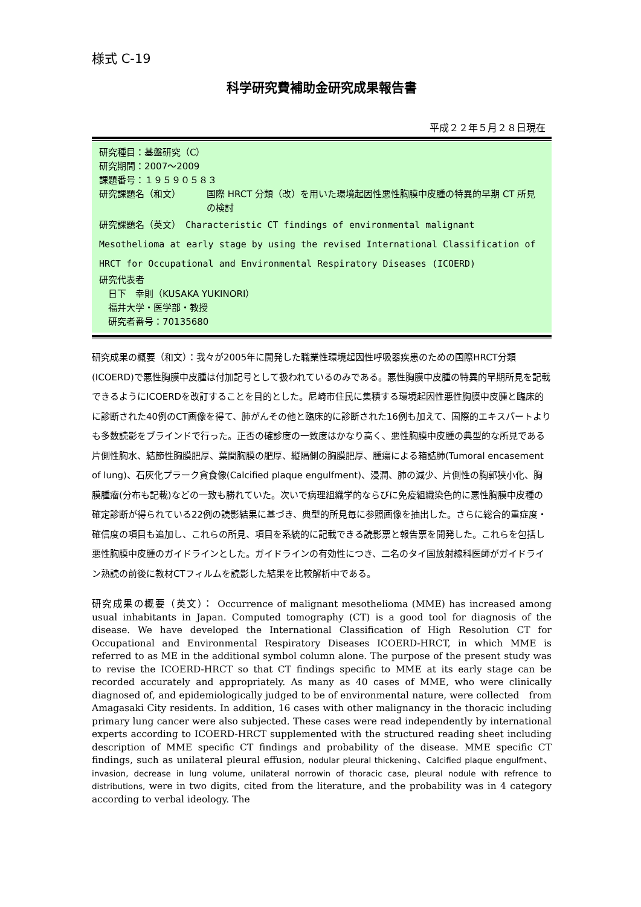様式 C-19
科学研究費補助金研究成果報告書
平成２２年５月２８日現在
研究種目：基盤研究（C）
研究期間：2007～2009
課題番号：１９５９０５８３
研究課題名（和文） 国際 HRCT 分類（改）を用いた環境起因性悪性胸膜中皮腫の特異的早期 CT 所見の検討
研究課題名（英文）　Characteristic CT findings of environmental malignant Mesothelioma at early stage by using the revised International Classification of HRCT for Occupational and Environmental Respiratory Diseases (ICOERD)
研究代表者
　日下　幸則（KUSAKA YUKINORI）
　福井大学・医学部・教授
　研究者番号：70135680
研究成果の概要（和文）：我々が2005年に開発した職業性環境起因性呼吸器疾患のための国際HRCT分類(ICOERD)で悪性胸膜中皮腫は付加記号として扱われているのみである。悪性胸膜中皮腫の特異的早期所見を記載できるようにICOERDを改訂することを目的とした。尼崎市住民に集積する環境起因性悪性胸膜中皮腫と臨床的に診断された40例のCT画像を得て、肺がんその他と臨床的に診断された16例も加えて、国際的エキスパートよりも多数読影をブラインドで行った。正否の確診度の一致度はかなり高く、悪性胸膜中皮腫の典型的な所見である片側性胸水、結節性胸膜肥厚、葉間胸膜の肥厚、縦隔側の胸膜肥厚、腫瘍による箱詰肺(Tumoral encasement of lung)、石灰化プラーク貪食像(Calcified plaque engulfment)、浸潤、肺の減少、片側性の胸郭狭小化、胸膜腫瘤(分布も記載)などの一致も勝れていた。次いで病理組織学的ならびに免疫組織染色的に悪性胸膜中皮種の確定診断が得られている22例の読影結果に基づき、典型的所見毎に参照画像を抽出した。さらに総合的重症度・確信度の項目も追加し、これらの所見、項目を系統的に記載できる読影票と報告票を開発した。これらを包括し悪性胸膜中皮腫のガイドラインとした。ガイドラインの有効性につき、二名のタイ国放射線科医師がガイドライン熟読の前後に教材CTフィルムを読影した結果を比較解析中である。
研究成果の概要（英文）： Occurrence of malignant mesothelioma (MME) has increased among usual inhabitants in Japan. Computed tomography (CT) is a good tool for diagnosis of the disease. We have developed the International Classification of High Resolution CT for Occupational and Environmental Respiratory Diseases ICOERD-HRCT, in which MME is referred to as ME in the additional symbol column alone. The purpose of the present study was to revise the ICOERD-HRCT so that CT findings specific to MME at its early stage can be recorded accurately and appropriately. As many as 40 cases of MME, who were clinically diagnosed of, and epidemiologically judged to be of environmental nature, were collected　from Amagasaki City residents. In addition, 16 cases with other malignancy in the thoracic including primary lung cancer were also subjected. These cases were read independently by international experts according to ICOERD-HRCT supplemented with the structured reading sheet including description of MME specific CT findings and probability of the disease. MME specific CT findings, such as unilateral pleural effusion, nodular pleural thickening、Calcified plaque engulfment、 invasion, decrease in lung volume, unilateral norrowin of thoracic case, pleural nodule with refrence to distributions, were in two digits, cited from the literature, and the probability was in 4 category according to verbal ideology. The